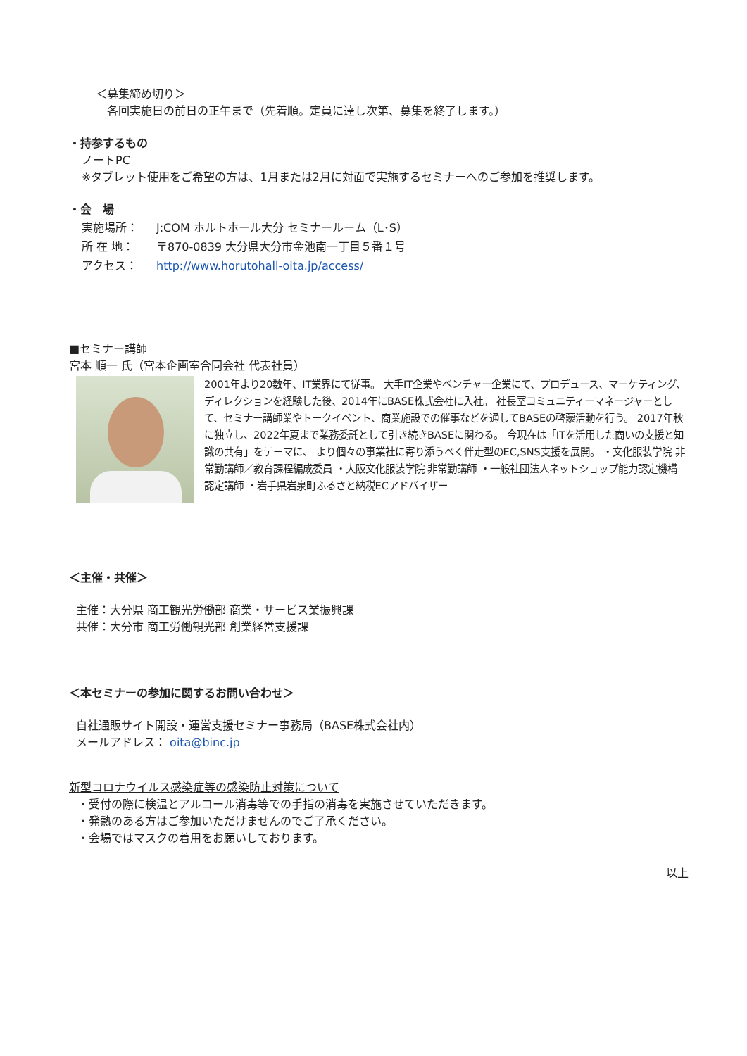＜募集締め切り＞
各回実施日の前日の正午まで（先着順。定員に達し次第、募集を終了します。）
・持参するもの
ノートPC
※タブレット使用をご希望の方は、1月または2月に対面で実施するセミナーへのご参加を推奨します。
・会　場
実施場所： J:COM ホルトホール大分 セミナールーム（L･S）
所 在 地： 〒870-0839 大分県大分市金池南一丁目５番１号
アクセス： http://www.horutohall-oita.jp/access/
■セミナー講師
宮本 順一 氏（宮本企画室合同会社 代表社員）
2001年より20数年、IT業界にて従事。 大手IT企業やベンチャー企業にて、プロデュース、マーケティング、 ディレクションを経験した後、2014年にBASE株式会社に入社。 社長室コミュニティーマネージャーとして、セミナー講師業やトークイベント、商業施設での催事などを通してBASEの啓蒙活動を行う。 2017年秋に独立し、2022年夏まで業務委託として引き続きBASEに関わる。 今現在は「ITを活用した商いの支援と知識の共有」をテーマに、 より個々の事業社に寄り添うべく伴走型のEC,SNS支援を展開。 ・文化服装学院 非常勤講師／教育課程編成委員 ・大阪文化服装学院 非常勤講師 ・一般社団法人ネットショップ能力認定機構 認定講師 ・岩手県岩泉町ふるさと納税ECアドバイザー
＜主催・共催＞
主催：大分県 商工観光労働部 商業・サービス業振興課
共催：大分市 商工労働観光部 創業経営支援課
＜本セミナーの参加に関するお問い合わせ＞
自社通販サイト開設・運営支援セミナー事務局（BASE株式会社内）
メールアドレス： oita@binc.jp
新型コロナウイルス感染症等の感染防止対策について
・受付の際に検温とアルコール消毒等での手指の消毒を実施させていただきます。
・発熱のある方はご参加いただけませんのでご了承ください。
・会場ではマスクの着用をお願いしております。
以上